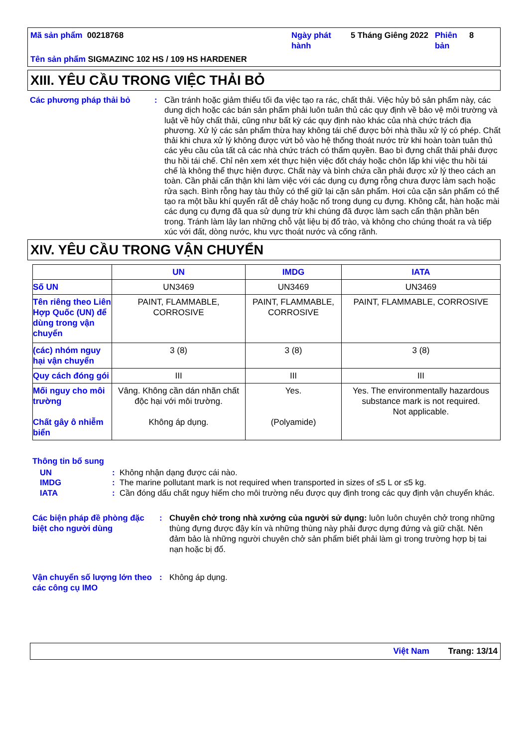| Mã sản phẩm 00218768 | Ngày phát hành | 5 Tháng Giêng 2022 | Phiên bản | 8 |
| Tên sản phẩm SIGMAZINC 102 HS / 109 HS HARDENER | | | | |
XIII. YÊU CẦU TRONG VIỆC THẢI BỎ
Các phương pháp thải bỏ : Cần tránh hoặc giảm thiểu tối đa việc tạo ra rác, chất thải. Việc hủy bỏ sản phẩm này, các dung dịch hoặc các bán sản phẩm phải luôn tuân thủ các quy định về bảo vệ môi trường và luật về hủy chất thải, cũng như bất kỳ các quy định nào khác của nhà chức trách địa phương. Xử lý các sản phẩm thừa hay không tái chế được bởi nhà thầu xử lý có phép. Chất thải khi chưa xử lý không được vứt bỏ vào hệ thống thoát nước trừ khi hoàn toàn tuân thủ các yêu cầu của tất cả các nhà chức trách có thẩm quyền. Bao bì đựng chất thải phải được thu hồi tái chế. Chỉ nên xem xét thực hiện việc đốt cháy hoặc chôn lấp khi việc thu hồi tái chế là không thể thực hiện được. Chất này và bình chứa cần phải được xử lý theo cách an toàn. Cần phải cẩn thận khi làm việc với các dụng cụ đựng rỗng chưa được làm sạch hoặc rửa sạch. Bình rỗng hay tàu thủy có thể giữ lại cặn sản phẩm. Hơi của cặn sản phẩm có thể tạo ra một bầu khí quyển rất dễ cháy hoặc nổ trong dụng cụ đựng. Không cắt, hàn hoặc mài các dụng cụ đựng đã qua sử dụng trừ khi chúng đã được làm sạch cẩn thận phần bên trong. Tránh làm lây lan những chỗ vật liệu bị đổ trào, và không cho chúng thoát ra và tiếp xúc với đất, dòng nước, khu vực thoát nước và cống rãnh.
XIV. YÊU CẦU TRONG VẬN CHUYỂN
| | UN | IMDG | IATA |
| --- | --- | --- | --- |
| Số UN | UN3469 | UN3469 | UN3469 |
| Tên riêng theo Liên Hợp Quốc (UN) để dùng trong vận chuyển | PAINT, FLAMMABLE, CORROSIVE | PAINT, FLAMMABLE, CORROSIVE | PAINT, FLAMMABLE, CORROSIVE |
| (các) nhóm nguy hại vận chuyển | 3 (8) | 3 (8) | 3 (8) |
| Quy cách đóng gói | III | III | III |
| Mối nguy cho môi trường Chất gây ô nhiễm biển | Vâng. Không cần dán nhãn chất độc hại với môi trường. Không áp dụng. | Yes. (Polyamide) | Yes. The environmentally hazardous substance mark is not required. Not applicable. |
Thông tin bổ sung
UN : Không nhận dạng được cái nào.
IMDG : The marine pollutant mark is not required when transported in sizes of ≤5 L or ≤5 kg.
IATA : Cần đóng dấu chất nguy hiểm cho môi trường nếu được quy định trong các quy định vận chuyển khác.
Các biện pháp đề phòng đặc biệt cho người dùng
: Chuyên chở trong nhà xưởng của người sử dụng: luôn luôn chuyên chở trong những thùng đựng được đậy kín và những thùng này phải được dựng đứng và giữ chặt. Nên đảm bảo là những người chuyên chở sản phẩm biết phải làm gì trong trường hợp bị tai nạn hoặc bị đổ.
Vận chuyển số lượng lớn theo các công cụ IMO
: Không áp dụng.
Việt Nam Trang: 13/14